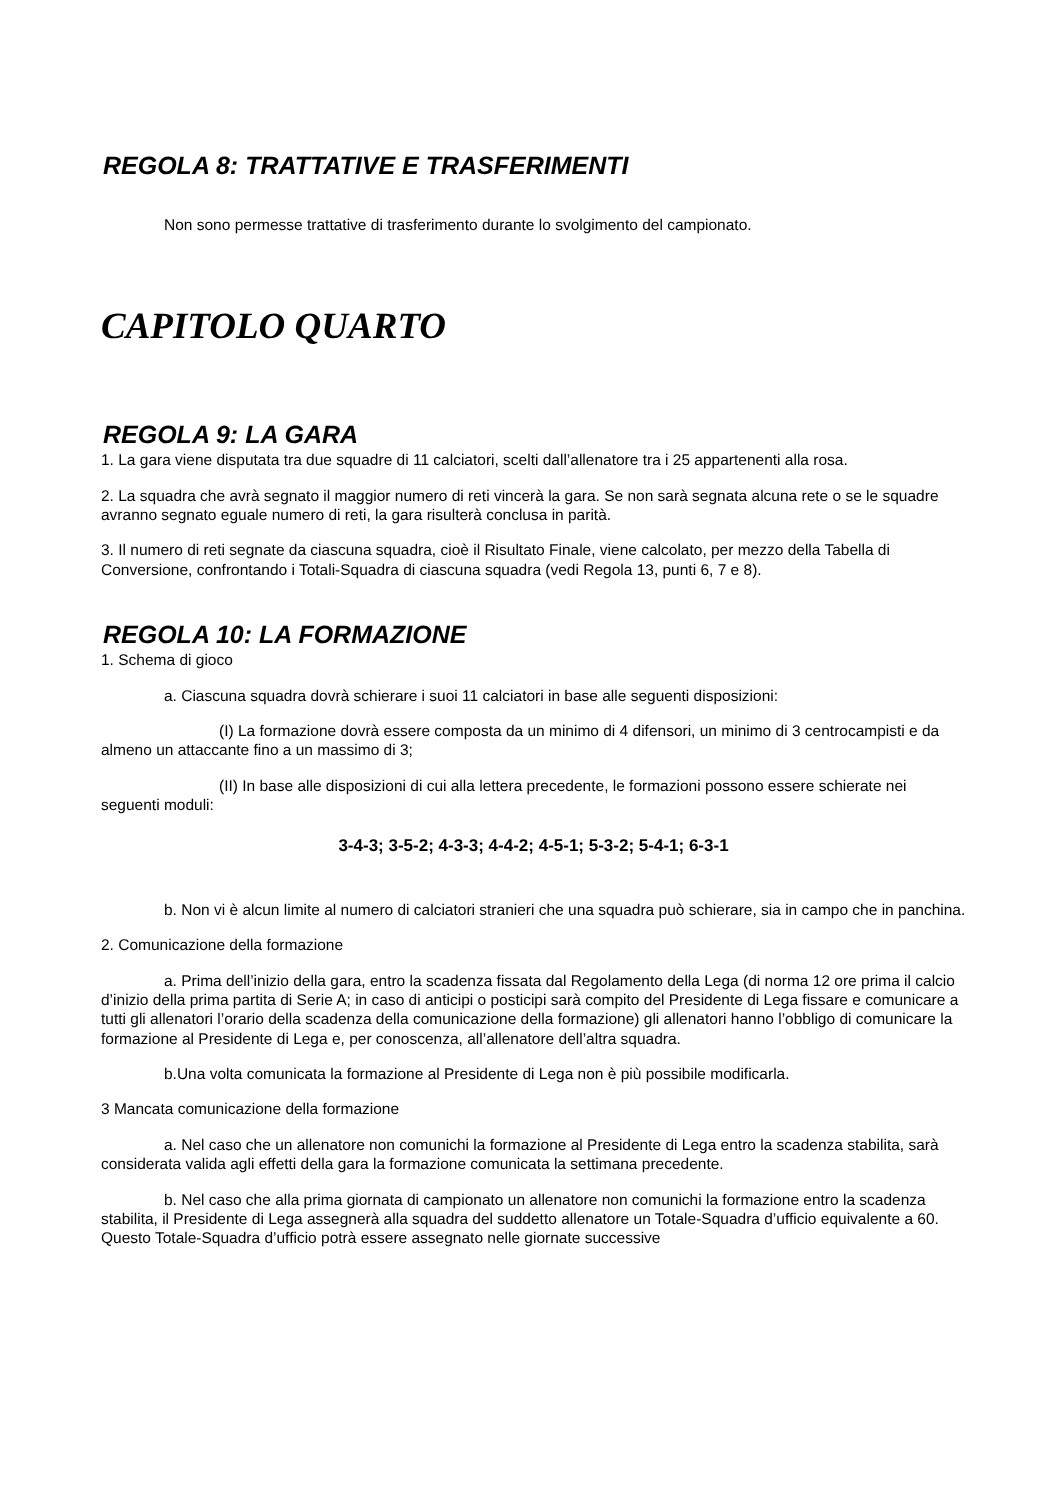REGOLA 8: TRATTATIVE E TRASFERIMENTI
Non sono permesse trattative di trasferimento durante lo svolgimento del campionato.
CAPITOLO QUARTO
REGOLA 9: LA GARA
1. La gara viene disputata tra due squadre di 11 calciatori, scelti dall’allenatore tra i 25 appartenenti alla rosa.
2. La squadra che avrà segnato il maggior numero di reti vincerà la gara. Se non sarà segnata alcuna rete o se le squadre avranno segnato eguale numero di reti, la gara risulterà conclusa in parità.
3. Il numero di reti segnate da ciascuna squadra, cioè il Risultato Finale, viene calcolato, per mezzo della Tabella di Conversione, confrontando i Totali-Squadra di ciascuna squadra (vedi Regola 13, punti 6, 7 e 8).
REGOLA 10: LA FORMAZIONE
1. Schema di gioco
a. Ciascuna squadra dovrà schierare i suoi 11 calciatori in base alle seguenti disposizioni:
(I) La formazione dovrà essere composta da un minimo di 4 difensori, un minimo di 3 centrocampisti e da almeno un attaccante fino a un massimo di 3;
(II) In base alle disposizioni di cui alla lettera precedente, le formazioni possono essere schierate nei seguenti moduli:
3-4-3; 3-5-2; 4-3-3; 4-4-2; 4-5-1; 5-3-2; 5-4-1; 6-3-1
b. Non vi è alcun limite al numero di calciatori stranieri che una squadra può schierare, sia in campo che in panchina.
2. Comunicazione della formazione
a. Prima dell’inizio della gara, entro la scadenza fissata dal Regolamento della Lega (di norma 12 ore prima il calcio d’inizio della prima partita di Serie A; in caso di anticipi o posticipi sarà compito del Presidente di Lega fissare e comunicare a tutti gli allenatori l’orario della scadenza della comunicazione della formazione) gli allenatori hanno l’obbligo di comunicare la formazione al Presidente di Lega e, per conoscenza, all’allenatore dell’altra squadra.
b.Una volta comunicata la formazione al Presidente di Lega non è più possibile modificarla.
3 Mancata comunicazione della formazione
a. Nel caso che un allenatore non comunichi la formazione al Presidente di Lega entro la scadenza stabilita, sarà considerata valida agli effetti della gara la formazione comunicata la settimana precedente.
b. Nel caso che alla prima giornata di campionato un allenatore non comunichi la formazione entro la scadenza stabilita, il Presidente di Lega assegnerà alla squadra del suddetto allenatore un Totale-Squadra d’ufficio equivalente a 60. Questo Totale-Squadra d’ufficio potrà essere assegnato nelle giornate successive